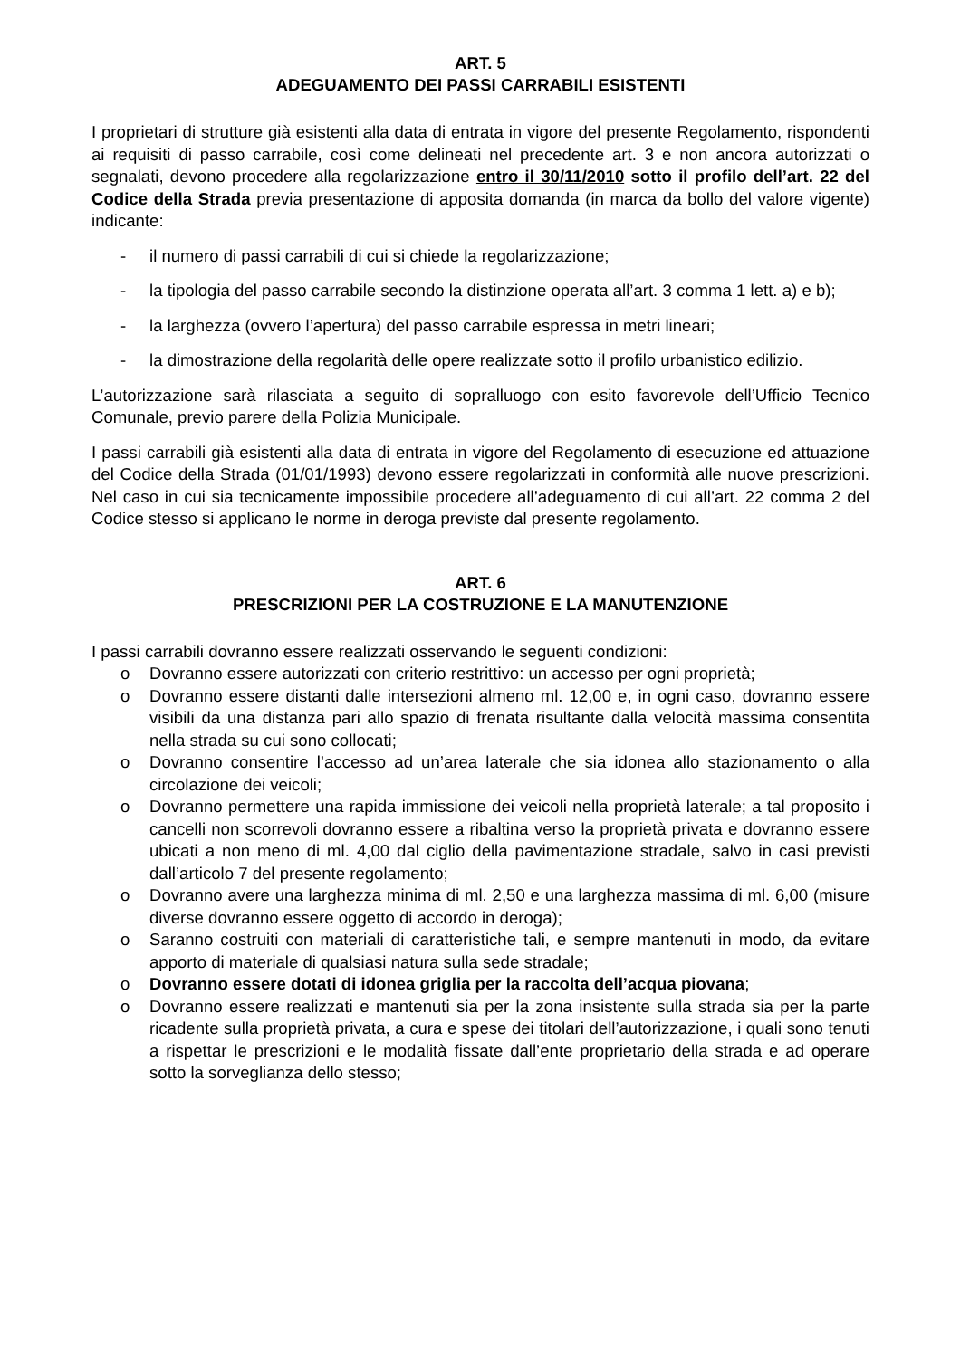ART. 5
ADEGUAMENTO DEI PASSI CARRABILI ESISTENTI
I proprietari di strutture già esistenti alla data di entrata in vigore del presente Regolamento, rispondenti ai requisiti di passo carrabile, così come delineati nel precedente art. 3 e non ancora autorizzati o segnalati, devono procedere alla regolarizzazione entro il 30/11/2010 sotto il profilo dell’art. 22 del Codice della Strada previa presentazione di apposita domanda (in marca da bollo del valore vigente) indicante:
- il numero di passi carrabili di cui si chiede la regolarizzazione;
- la tipologia del passo carrabile secondo la distinzione operata all’art. 3 comma 1 lett. a) e b);
- la larghezza (ovvero l’apertura) del passo carrabile espressa in metri lineari;
- la dimostrazione della regolarità delle opere realizzate sotto il profilo urbanistico edilizio.
L’autorizzazione sarà rilasciata a seguito di sopralluogo con esito favorevole dell’Ufficio Tecnico Comunale, previo parere della Polizia Municipale.
I passi carrabili già esistenti alla data di entrata in vigore del Regolamento di esecuzione ed attuazione del Codice della Strada (01/01/1993) devono essere regolarizzati in conformità alle nuove prescrizioni. Nel caso in cui sia tecnicamente impossibile procedere all’adeguamento di cui all’art. 22 comma 2 del Codice stesso si applicano le norme in deroga previste dal presente regolamento.
ART. 6
PRESCRIZIONI PER LA COSTRUZIONE E LA MANUTENZIONE
I passi carrabili dovranno essere realizzati osservando le seguenti condizioni:
o Dovranno essere autorizzati con criterio restrittivo: un accesso per ogni proprietà;
o Dovranno essere distanti dalle intersezioni almeno ml. 12,00 e, in ogni caso, dovranno essere visibili da una distanza pari allo spazio di frenata risultante dalla velocità massima consentita nella strada su cui sono collocati;
o Dovranno consentire l’accesso ad un’area laterale che sia idonea allo stazionamento o alla circolazione dei veicoli;
o Dovranno permettere una rapida immissione dei veicoli nella proprietà laterale; a tal proposito i cancelli non scorrevoli dovranno essere a ribaltina verso la proprietà privata e dovranno essere ubicati a non meno di ml. 4,00 dal ciglio della pavimentazione stradale, salvo in casi previsti dall’articolo 7 del presente regolamento;
o Dovranno avere una larghezza minima di ml. 2,50 e una larghezza massima di ml. 6,00 (misure diverse dovranno essere oggetto di accordo in deroga);
o Saranno costruiti con materiali di caratteristiche tali, e sempre mantenuti in modo, da evitare apporto di materiale di qualsiasi natura sulla sede stradale;
o Dovranno essere dotati di idonea griglia per la raccolta dell’acqua piovana;
o Dovranno essere realizzati e mantenuti sia per la zona insistente sulla strada sia per la parte ricadente sulla proprietà privata, a cura e spese dei titolari dell’autorizzazione, i quali sono tenuti a rispettar le prescrizioni e le modalità fissate dall’ente proprietario della strada e ad operare sotto la sorveglianza dello stesso;